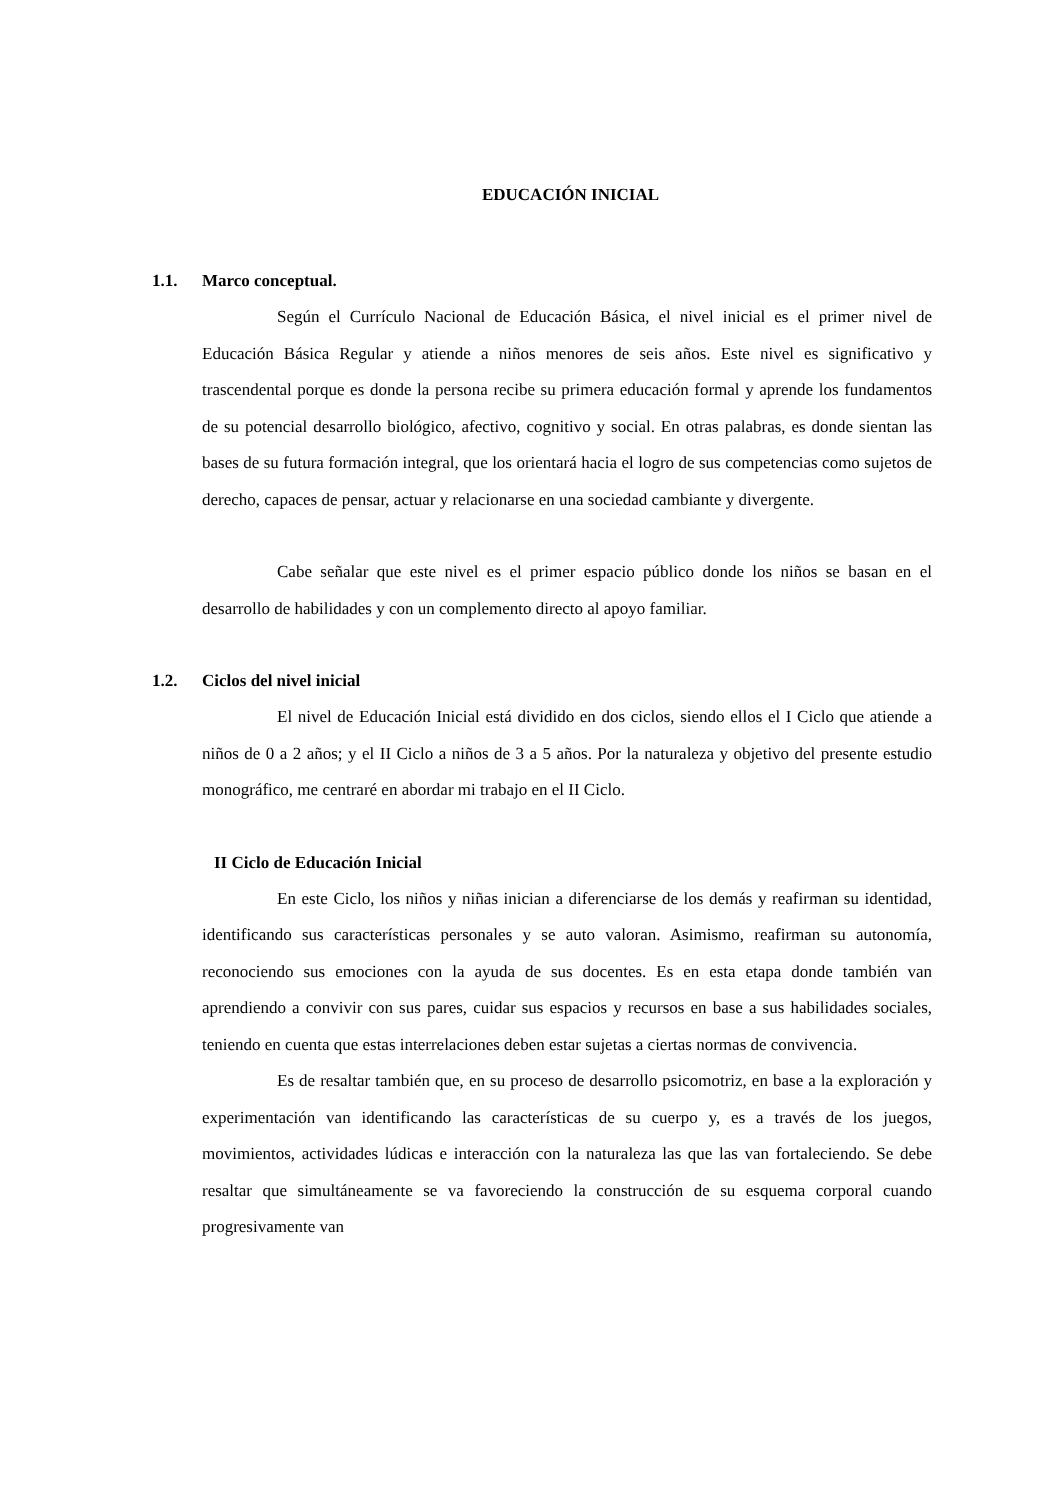EDUCACIÓN INICIAL
1.1. Marco conceptual.
Según el Currículo Nacional de Educación Básica, el nivel inicial es el primer nivel de Educación Básica Regular y atiende a niños menores de seis años. Este nivel es significativo y trascendental porque es donde la persona recibe su primera educación formal y aprende los fundamentos de su potencial desarrollo biológico, afectivo, cognitivo y social. En otras palabras, es donde sientan las bases de su futura formación integral, que los orientará hacia el logro de sus competencias como sujetos de derecho, capaces de pensar, actuar y relacionarse en una sociedad cambiante y divergente.
Cabe señalar que este nivel es el primer espacio público donde los niños se basan en el desarrollo de habilidades y con un complemento directo al apoyo familiar.
1.2. Ciclos del nivel inicial
El nivel de Educación Inicial está dividido en dos ciclos, siendo ellos el I Ciclo que atiende a niños de 0 a 2 años; y el II Ciclo a niños de 3 a 5 años. Por la naturaleza y objetivo del presente estudio monográfico, me centraré en abordar mi trabajo en el II Ciclo.
II Ciclo de Educación Inicial
En este Ciclo, los niños y niñas inician a diferenciarse de los demás y reafirman su identidad, identificando sus características personales y se auto valoran. Asimismo, reafirman su autonomía, reconociendo sus emociones con la ayuda de sus docentes. Es en esta etapa donde también van aprendiendo a convivir con sus pares, cuidar sus espacios y recursos en base a sus habilidades sociales, teniendo en cuenta que estas interrelaciones deben estar sujetas a ciertas normas de convivencia.
Es de resaltar también que, en su proceso de desarrollo psicomotriz, en base a la exploración y experimentación van identificando las características de su cuerpo y, es a través de los juegos, movimientos, actividades lúdicas e interacción con la naturaleza las que las van fortaleciendo. Se debe resaltar que simultáneamente se va favoreciendo la construcción de su esquema corporal cuando progresivamente van